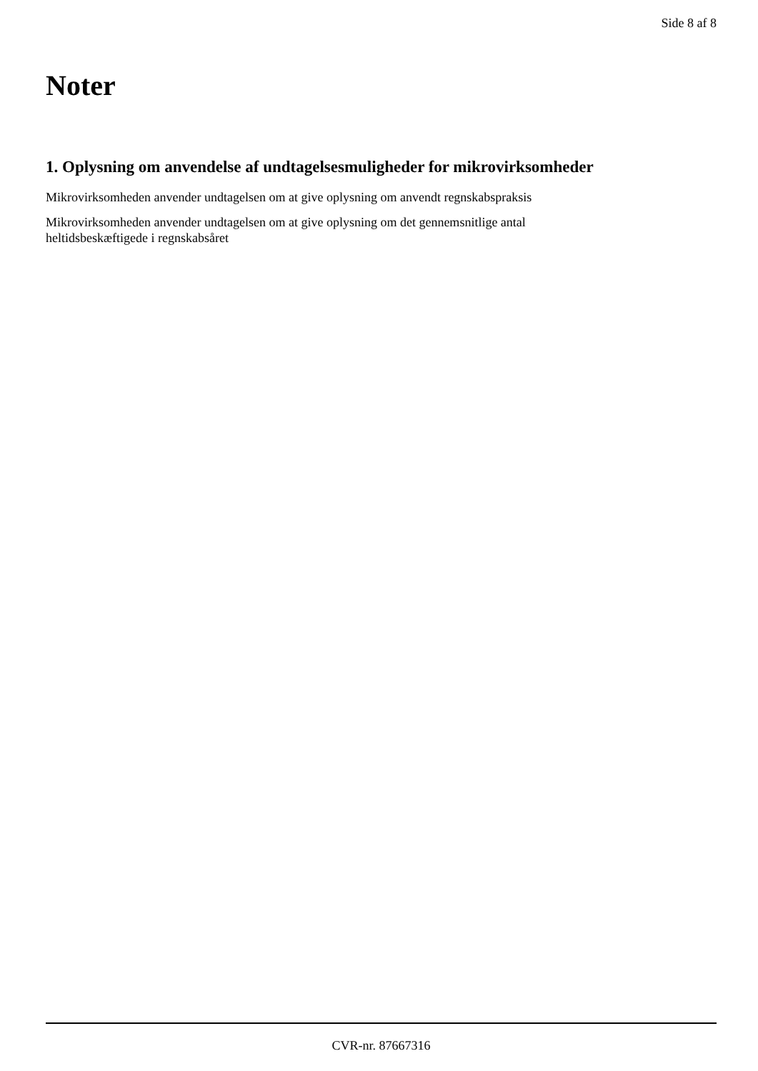Side 8 af 8
Noter
1. Oplysning om anvendelse af undtagelsesmuligheder for mikrovirksomheder
Mikrovirksomheden anvender undtagelsen om at give oplysning om anvendt regnskabspraksis
Mikrovirksomheden anvender undtagelsen om at give oplysning om det gennemsnitlige antal
heltidsbeskæftigede i regnskabsåret
CVR-nr. 87667316